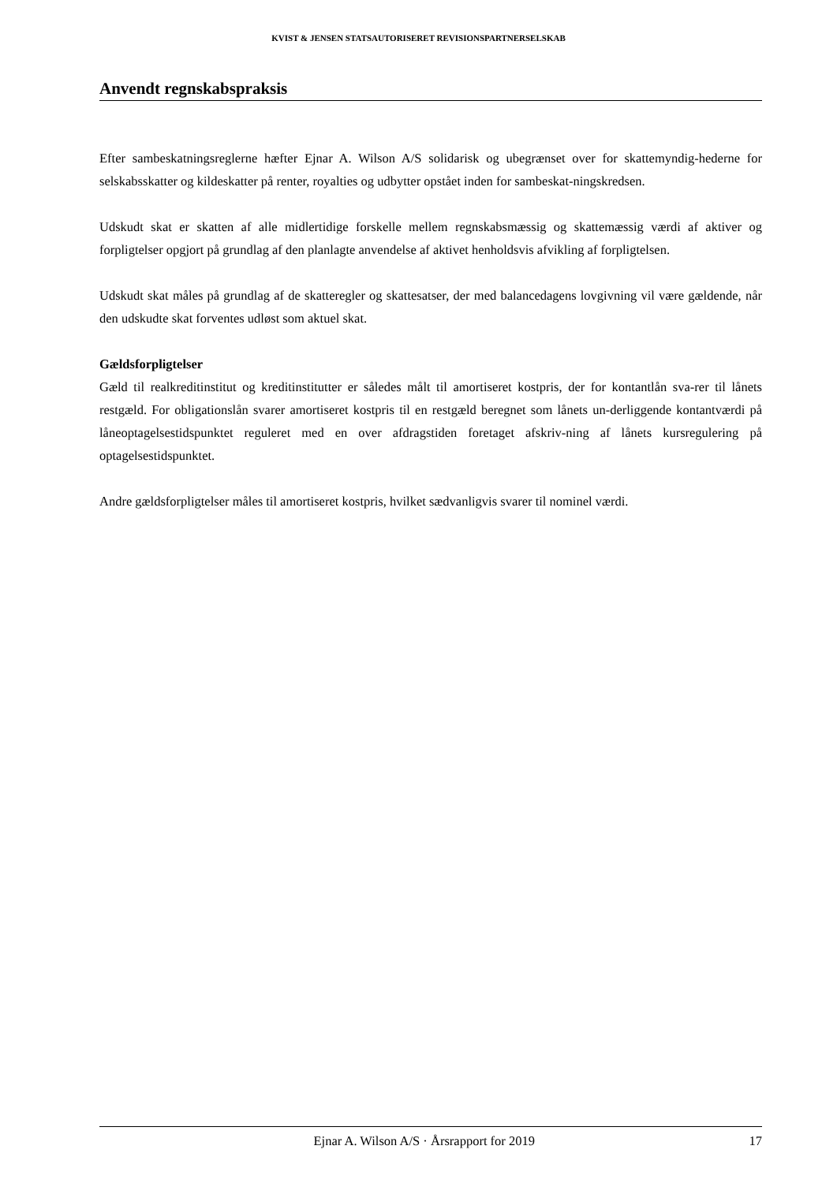KVIST & JENSEN STATSAUTORISERET REVISIONSPARTNERSELSKAB
Anvendt regnskabspraksis
Efter sambeskatningsreglerne hæfter Ejnar A. Wilson A/S solidarisk og ubegrænset over for skattemyndig-hederne for selskabsskatter og kildeskatter på renter, royalties og udbytter opstået inden for sambeskat-ningskredsen.
Udskudt skat er skatten af alle midlertidige forskelle mellem regnskabsmæssig og skattemæssig værdi af aktiver og forpligtelser opgjort på grundlag af den planlagte anvendelse af aktivet henholdsvis afvikling af forpligtelsen.
Udskudt skat måles på grundlag af de skatteregler og skattesatser, der med balancedagens lovgivning vil være gældende, når den udskudte skat forventes udløst som aktuel skat.
Gældsforpligtelser
Gæld til realkreditinstitut og kreditinstitutter er således målt til amortiseret kostpris, der for kontantlån sva-rer til lånets restgæld. For obligationslån svarer amortiseret kostpris til en restgæld beregnet som lånets un-derliggende kontantværdi på låneoptagelsestidspunktet reguleret med en over afdragstiden foretaget afskriv-ning af lånets kursregulering på optagelsestidspunktet.
Andre gældsforpligtelser måles til amortiseret kostpris, hvilket sædvanligvis svarer til nominel værdi.
Ejnar A. Wilson A/S · Årsrapport for 2019 17